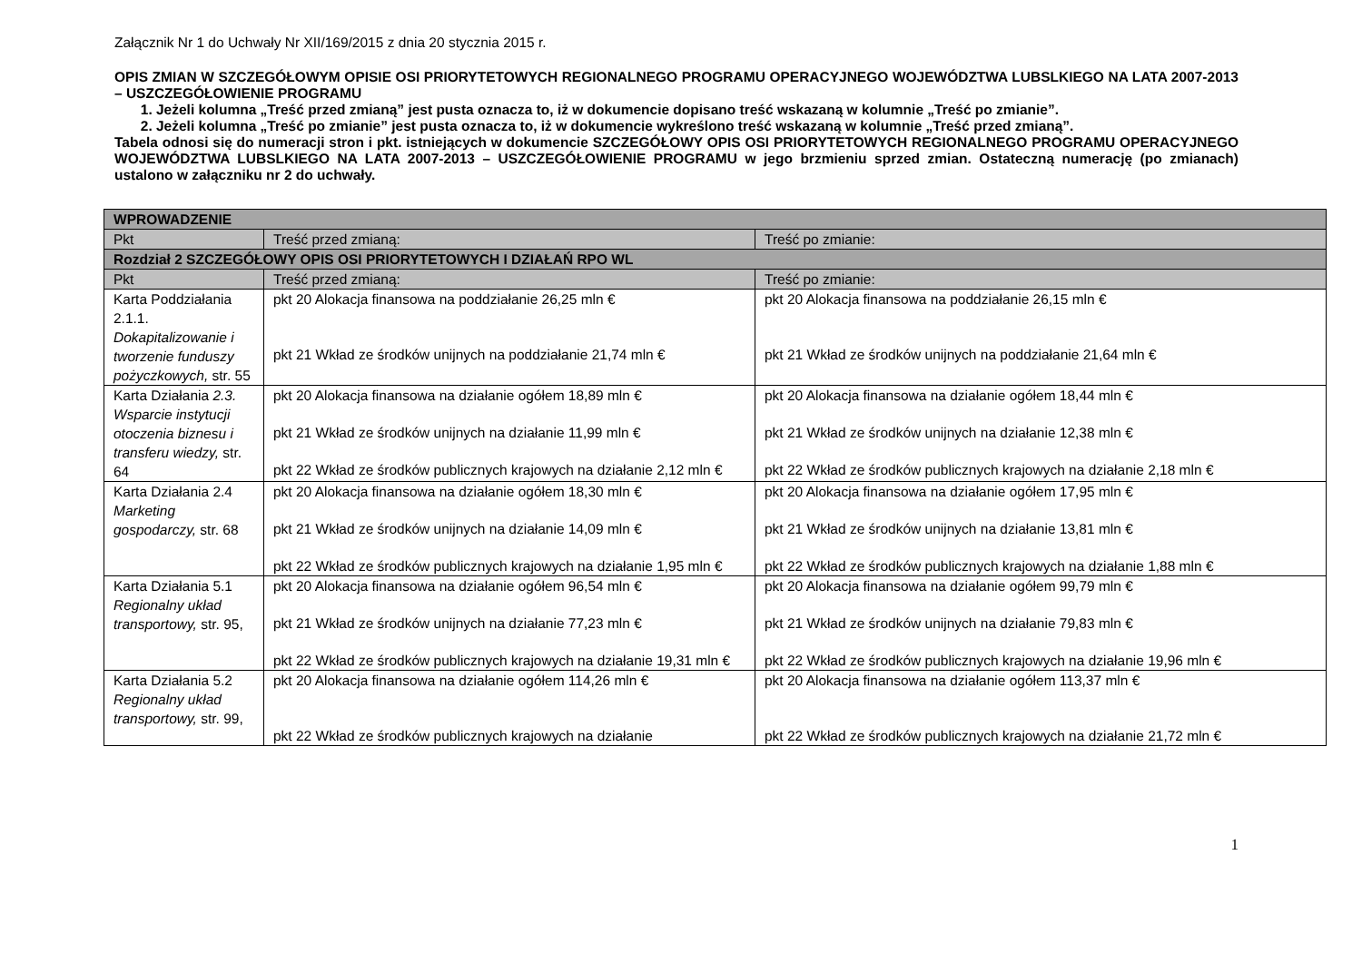Załącznik Nr 1 do Uchwały Nr XII/169/2015 z dnia 20 stycznia 2015 r.
OPIS ZMIAN W SZCZEGÓŁOWYM OPISIE OSI PRIORYTETOWYCH REGIONALNEGO PROGRAMU OPERACYJNEGO WOJEWÓDZTWA LUBSLKIEGO NA LATA 2007-2013 – USZCZEGÓŁOWIENIE PROGRAMU
1. Jeżeli kolumna „Treść przed zmianą” jest pusta oznacza to, iż w dokumencie dopisano treść wskazaną w kolumnie „Treść po zmianie”.
2. Jeżeli kolumna „Treść po zmianie” jest pusta oznacza to, iż w dokumencie wykreślono treść wskazaną w kolumnie „Treść przed zmianą”.
Tabela odnosi się do numeracji stron i pkt. istniejących w dokumencie SZCZEGÓŁOWY OPIS OSI PRIORYTETOWYCH REGIONALNEGO PROGRAMU OPERACYJNEGO WOJEWÓDZTWA LUBSLKIEGO NA LATA 2007-2013 – USZCZEGÓŁOWIENIE PROGRAMU w jego brzmieniu sprzed zmian. Ostateczną numerację (po zmianach) ustalono w załączniku nr 2 do uchwały.
| WPROWADZENIE | | |
| Pkt | Treść przed zmianą: | Treść po zmianie: |
| Rozdział 2 SZCZEGÓŁOWY OPIS OSI PRIORYTETOWYCH I DZIAŁAŃ RPO WL | | |
| Pkt | Treść przed zmianą: | Treść po zmianie: |
| Karta Poddziałania 2.1.1. Dokapitalizowanie i tworzenie funduszy pożyczkowych, str. 55 | pkt 20 Alokacja finansowa na poddziałanie 26,25 mln € pkt 21 Wkład ze środków unijnych na poddziałanie 21,74 mln € | pkt 20 Alokacja finansowa na poddziałanie 26,15 mln € pkt 21 Wkład ze środków unijnych na poddziałanie 21,64 mln € |
| Karta Działania 2.3. Wsparcie instytucji otoczenia biznesu i transferu wiedzy, str. 64 | pkt 20 Alokacja finansowa na działanie ogółem 18,89 mln € pkt 21 Wkład ze środków unijnych na działanie 11,99 mln € pkt 22 Wkład ze środków publicznych krajowych na działanie 2,12 mln € | pkt 20 Alokacja finansowa na działanie ogółem 18,44 mln € pkt 21 Wkład ze środków unijnych na działanie 12,38 mln € pkt 22 Wkład ze środków publicznych krajowych na działanie 2,18 mln € |
| Karta Działania 2.4 Marketing gospodarczy, str. 68 | pkt 20 Alokacja finansowa na działanie ogółem 18,30 mln € pkt 21 Wkład ze środków unijnych na działanie 14,09 mln € pkt 22 Wkład ze środków publicznych krajowych na działanie 1,95 mln € | pkt 20 Alokacja finansowa na działanie ogółem 17,95 mln € pkt 21 Wkład ze środków unijnych na działanie 13,81 mln € pkt 22 Wkład ze środków publicznych krajowych na działanie 1,88 mln € |
| Karta Działania 5.1 Regionalny układ transportowy, str. 95, | pkt 20 Alokacja finansowa na działanie ogółem 96,54 mln € pkt 21 Wkład ze środków unijnych na działanie 77,23 mln € pkt 22 Wkład ze środków publicznych krajowych na działanie 19,31 mln € | pkt 20 Alokacja finansowa na działanie ogółem 99,79 mln € pkt 21 Wkład ze środków unijnych na działanie 79,83 mln € pkt 22 Wkład ze środków publicznych krajowych na działanie 19,96 mln € |
| Karta Działania 5.2 Regionalny układ transportowy, str. 99, | pkt 20 Alokacja finansowa na działanie ogółem 114,26 mln € pkt 22 Wkład ze środków publicznych krajowych na działanie | pkt 20 Alokacja finansowa na działanie ogółem 113,37 mln € pkt 22 Wkład ze środków publicznych krajowych na działanie 21,72 mln € |
1